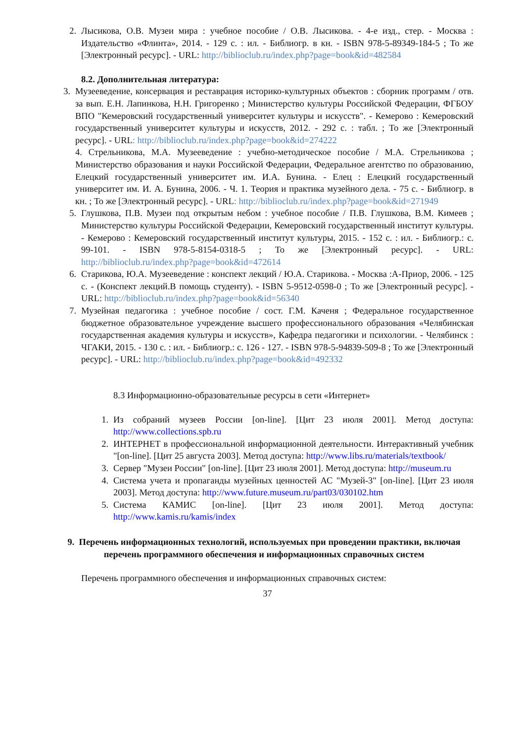2. Лысикова, О.В. Музеи мира : учебное пособие / О.В. Лысикова. - 4-е изд., стер. - Москва : Издательство «Флинта», 2014. - 129 с. : ил. - Библиогр. в кн. - ISBN 978-5-89349-184-5 ; То же [Электронный ресурс]. - URL: http://biblioclub.ru/index.php?page=book&id=482584
8.2. Дополнительная литература:
3. Музееведение, консервация и реставрация историко-культурных объектов : сборник программ / отв. за вып. Е.Н. Лапинкова, Н.Н. Григоренко ; Министерство культуры Российской Федерации, ФГБОУ ВПО "Кемеровский государственный университет культуры и искусств". - Кемерово : Кемеровский государственный университет культуры и искусств, 2012. - 292 с. : табл. ; То же [Электронный ресурс]. - URL: http://biblioclub.ru/index.php?page=book&id=274222
4. Стрельникова, М.А. Музееведение : учебно-методическое пособие / М.А. Стрельникова ; Министерство образования и науки Российской Федерации, Федеральное агентство по образованию, Елецкий государственный университет им. И.А. Бунина. - Елец : Елецкий государственный университет им. И. А. Бунина, 2006. - Ч. 1. Теория и практика музейного дела. - 75 с. - Библиогр. в кн. ; То же [Электронный ресурс]. - URL: http://biblioclub.ru/index.php?page=book&id=271949
5. Глушкова, П.В. Музеи под открытым небом : учебное пособие / П.В. Глушкова, В.М. Кимеев ; Министерство культуры Российской Федерации, Кемеровский государственный институт культуры. - Кемерово : Кемеровский государственный институт культуры, 2015. - 152 с. : ил. - Библиогр.: с. 99-101. - ISBN 978-5-8154-0318-5 ; То же [Электронный ресурс]. - URL: http://biblioclub.ru/index.php?page=book&id=472614
6. Старикова, Ю.А. Музееведение : конспект лекций / Ю.А. Старикова. - Москва :А-Приор, 2006. - 125 с. - (Конспект лекций.В помощь студенту). - ISBN 5-9512-0598-0 ; То же [Электронный ресурс]. - URL: http://biblioclub.ru/index.php?page=book&id=56340
7. Музейная педагогика : учебное пособие / сост. Г.М. Каченя ; Федеральное государственное бюджетное образовательное учреждение высшего профессионального образования «Челябинская государственная академия культуры и искусств», Кафедра педагогики и психологии. - Челябинск : ЧГАКИ, 2015. - 130 с. : ил. - Библиогр.: с. 126 - 127. - ISBN 978-5-94839-509-8 ; То же [Электронный ресурс]. - URL: http://biblioclub.ru/index.php?page=book&id=492332
8.3 Информационно-образовательные ресурсы в сети «Интернет»
1. Из собраний музеев России [on-line]. [Цит 23 июля 2001]. Метод доступа: http://www.collections.spb.ru
2. ИНТЕРНЕТ в профессиональной информационной деятельности. Интерактивный учебник "[on-line]. [Цит 25 августа 2003]. Метод доступа: http://www.libs.ru/materials/textbook/
3. Сервер "Музеи России" [on-line]. [Цит 23 июля 2001]. Метод доступа: http://museum.ru
4. Система учета и пропаганды музейных ценностей АС "Музей-3" [on-line]. [Цит 23 июля 2003]. Метод доступа: http://www.future.museum.ru/part03/030102.htm
5. Система КАМИС [on-line]. [Цит 23 июля 2001]. Метод доступа: http://www.kamis.ru/kamis/index
9. Перечень информационных технологий, используемых при проведении практики, включая перечень программного обеспечения и информационных справочных систем
Перечень программного обеспечения и информационных справочных систем:
37